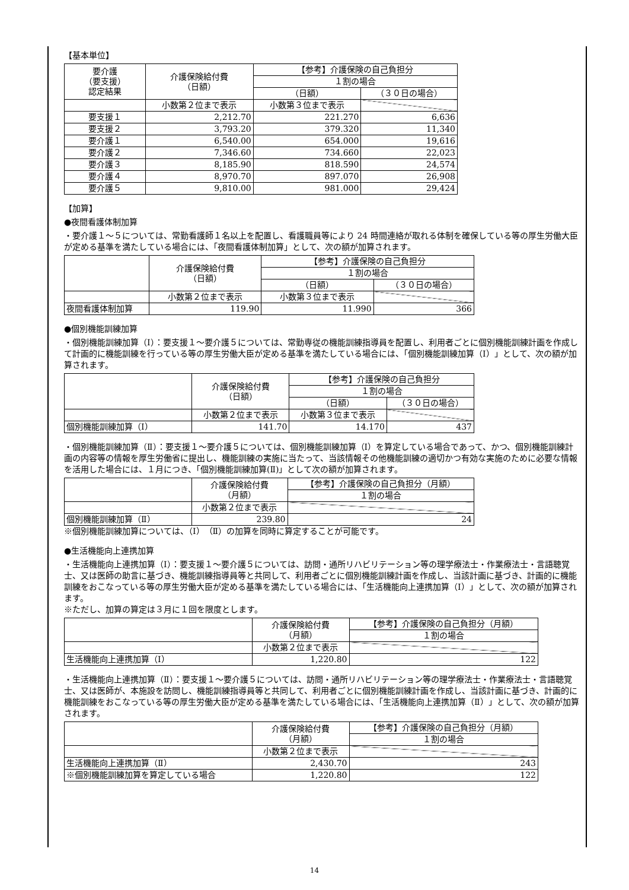【基本単位】
| 要介護 （要支援） 認定結果 | 介護保険給付費 （日額） | 【参考】介護保険の自己負担分 | |
| --- | --- | --- | --- |
| | | １割の場合 | |
| | | （日額） | （３０日の場合） |
| | 小数第２位まで表示 | 小数第３位まで表示 | |
| 要支援１ | 2,212.70 | 221.270 | 6,636 |
| 要支援２ | 3,793.20 | 379.320 | 11,340 |
| 要介護１ | 6,540.00 | 654.000 | 19,616 |
| 要介護２ | 7,346.60 | 734.660 | 22,023 |
| 要介護３ | 8,185.90 | 818.590 | 24,574 |
| 要介護４ | 8,970.70 | 897.070 | 26,908 |
| 要介護５ | 9,810.00 | 981.000 | 29,424 |
【加算】
●夜間看護体制加算
・要介護１～５については、常勤看護師１名以上を配置し、看護職員等により 24 時間連絡が取れる体制を確保している等の厚生労働大臣が定める基準を満たしている場合には、「夜間看護体制加算」として、次の額が加算されます。
| | 介護保険給付費 （日額） | 【参考】介護保険の自己負担分 | |
| --- | --- | --- | --- |
| | | １割の場合 | |
| | | （日額） | （３０日の場合） |
| | 小数第２位まで表示 | 小数第３位まで表示 | |
| 夜間看護体制加算 | 119.90 | 11.990 | 366 |
●個別機能訓練加算
・個別機能訓練加算（Ⅰ）：要支援１～要介護５については、常勤専従の機能訓練指導員を配置し、利用者ごとに個別機能訓練計画を作成して計画的に機能訓練を行っている等の厚生労働大臣が定める基準を満たしている場合には、「個別機能訓練加算（Ⅰ）」として、次の額が加算されます。
| | 介護保険給付費 （日額） | 【参考】介護保険の自己負担分 | |
| --- | --- | --- | --- |
| | | １割の場合 | |
| | | （日額） | （３０日の場合） |
| | 小数第２位まで表示 | 小数第３位まで表示 | |
| 個別機能訓練加算（Ⅰ） | 141.70 | 14.170 | 437 |
・個別機能訓練加算（Ⅱ）：要支援１～要介護５については、個別機能訓練加算（Ⅰ）を算定している場合であって、かつ、個別機能訓練計画の内容等の情報を厚生労働省に提出し、機能訓練の実施に当たって、当該情報その他機能訓練の適切かつ有効な実施のために必要な情報を活用した場合には、１月につき、「個別機能訓練加算(Ⅱ)」として次の額が加算されます。
| | 介護保険給付費 （月額） | 【参考】介護保険の自己負担分（月額） |
| --- | --- | --- |
| | | １割の場合 |
| | 小数第２位まで表示 | |
| 個別機能訓練加算（Ⅱ） | 239.80 | 24 |
※個別機能訓練加算については、（Ⅰ）（Ⅱ）の加算を同時に算定することが可能です。
●生活機能向上連携加算
・生活機能向上連携加算（Ⅰ）：要支援１～要介護５については、訪問・通所リハビリテーション等の理学療法士・作業療法士・言語聴覚士、又は医師の助言に基づき、機能訓練指導員等と共同して、利用者ごとに個別機能訓練計画を作成し、当該計画に基づき、計画的に機能訓練をおこなっている等の厚生労働大臣が定める基準を満たしている場合には、「生活機能向上連携加算（Ⅰ）」として、次の額が加算されます。
※ただし、加算の算定は３月に１回を限度とします。
| | 介護保険給付費 （月額） | 【参考】介護保険の自己負担分（月額） |
| --- | --- | --- |
| | | １割の場合 |
| | 小数第２位まで表示 | |
| 生活機能向上連携加算（Ⅰ） | 1,220.80 | 122 |
・生活機能向上連携加算（Ⅱ）：要支援１～要介護５については、訪問・通所リハビリテーション等の理学療法士・作業療法士・言語聴覚士、又は医師が、本施設を訪問し、機能訓練指導員等と共同して、利用者ごとに個別機能訓練計画を作成し、当該計画に基づき、計画的に機能訓練をおこなっている等の厚生労働大臣が定める基準を満たしている場合には、「生活機能向上連携加算（Ⅱ）」として、次の額が加算されます。
| | 介護保険給付費 （月額） | 【参考】介護保険の自己負担分（月額） |
| --- | --- | --- |
| | | １割の場合 |
| | 小数第２位まで表示 | |
| 生活機能向上連携加算（Ⅱ） | 2,430.70 | 243 |
| ※個別機能訓練加算を算定している場合 | 1,220.80 | 122 |
14